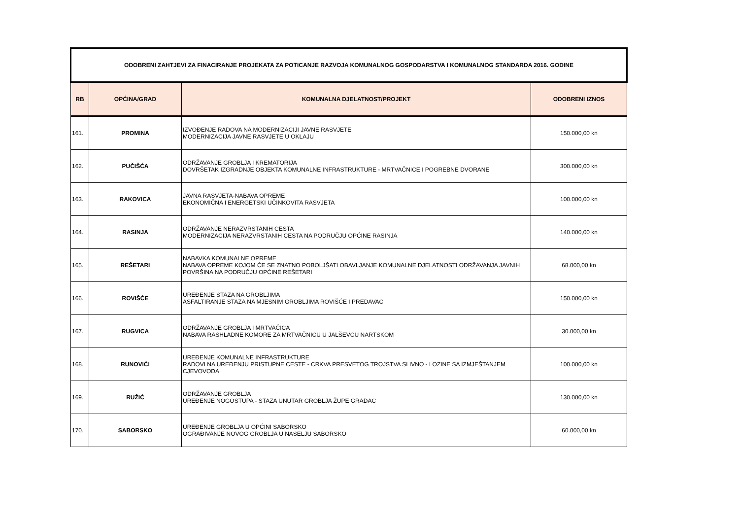| ODOBRENI ZAHTJEVI ZA FINACIRANJE PROJEKATA ZA POTICANJE RAZVOJA KOMUNALNOG GOSPODARSTVA I KOMUNALNOG STANDARDA 2016. GODINE | | | |
| RB | OPĆINA/GRAD | KOMUNALNA DJELATNOST/PROJEKT | ODOBRENI IZNOS |
| 161. | PROMINA | IZVOĐENJE RADOVA NA MODERNIZACIJI JAVNE RASVJETE MODERNIZACIJA JAVNE RASVJETE U OKLAJU | 150.000,00 kn |
| 162. | PUČIŠĆA | ODRŽAVANJE GROBLJA I KREMATORIJA DOVRŠETAK IZGRADNJE OBJEKTA KOMUNALNE INFRASTRUKTURE - MRTVAČNICE I POGREBNE DVORANE | 300.000,00 kn |
| 163. | RAKOVICA | JAVNA RASVJETA-NABAVA OPREME EKONOMIČNA I ENERGETSKI UČINKOVITA RASVJETA | 100.000,00 kn |
| 164. | RASINJA | ODRŽAVANJE NERAZVRSTANIH CESTA MODERNIZACIJA NERAZVRSTANIH CESTA NA PODRUČJU OPĆINE RASINJA | 140.000,00 kn |
| 165. | REŠETARI | NABAVKA KOMUNALNE OPREME NABAVA OPREME KOJOM ĆE SE ZNATNO POBOLJŠATI OBAVLJANJE KOMUNALNE DJELATNOSTI ODRŽAVANJA JAVNIH POVRŠINA NA PODRUČJU OPĆINE REŠETARI | 68.000,00 kn |
| 166. | ROVIŠĆE | UREĐENJE STAZA NA GROBLJIMA ASFALTIRANJE STAZA NA MJESNIM GROBLJIMA ROVIŠĆE I PREDAVAC | 150.000,00 kn |
| 167. | RUGVICA | ODRŽAVANJE GROBLJA I MRTVAČICA NABAVA RASHLADNE KOMORE ZA MRTVAČNICU U JALŠEVCU NARTSKOM | 30.000,00 kn |
| 168. | RUNOVIĆI | UREĐENJE KOMUNALNE INFRASTRUKTURE RADOVI NA UREĐENJU PRISTUPNE CESTE - CRKVA PRESVETOG TROJSTVA SLIVNO - LOZINE SA IZMJEŠTANJEM CJEVOVODA | 100.000,00 kn |
| 169. | RUŽIĆ | ODRŽAVANJE GROBLJA UREĐENJE NOGOSTUPA - STAZA UNUTAR GROBLJA ŽUPE GRADAC | 130.000,00 kn |
| 170. | SABORSKO | UREĐENJE GROBLJA U OPĆINI SABORSKO OGRAĐIVANJE NOVOG GROBLJA U NASELJU SABORSKO | 60.000,00 kn |